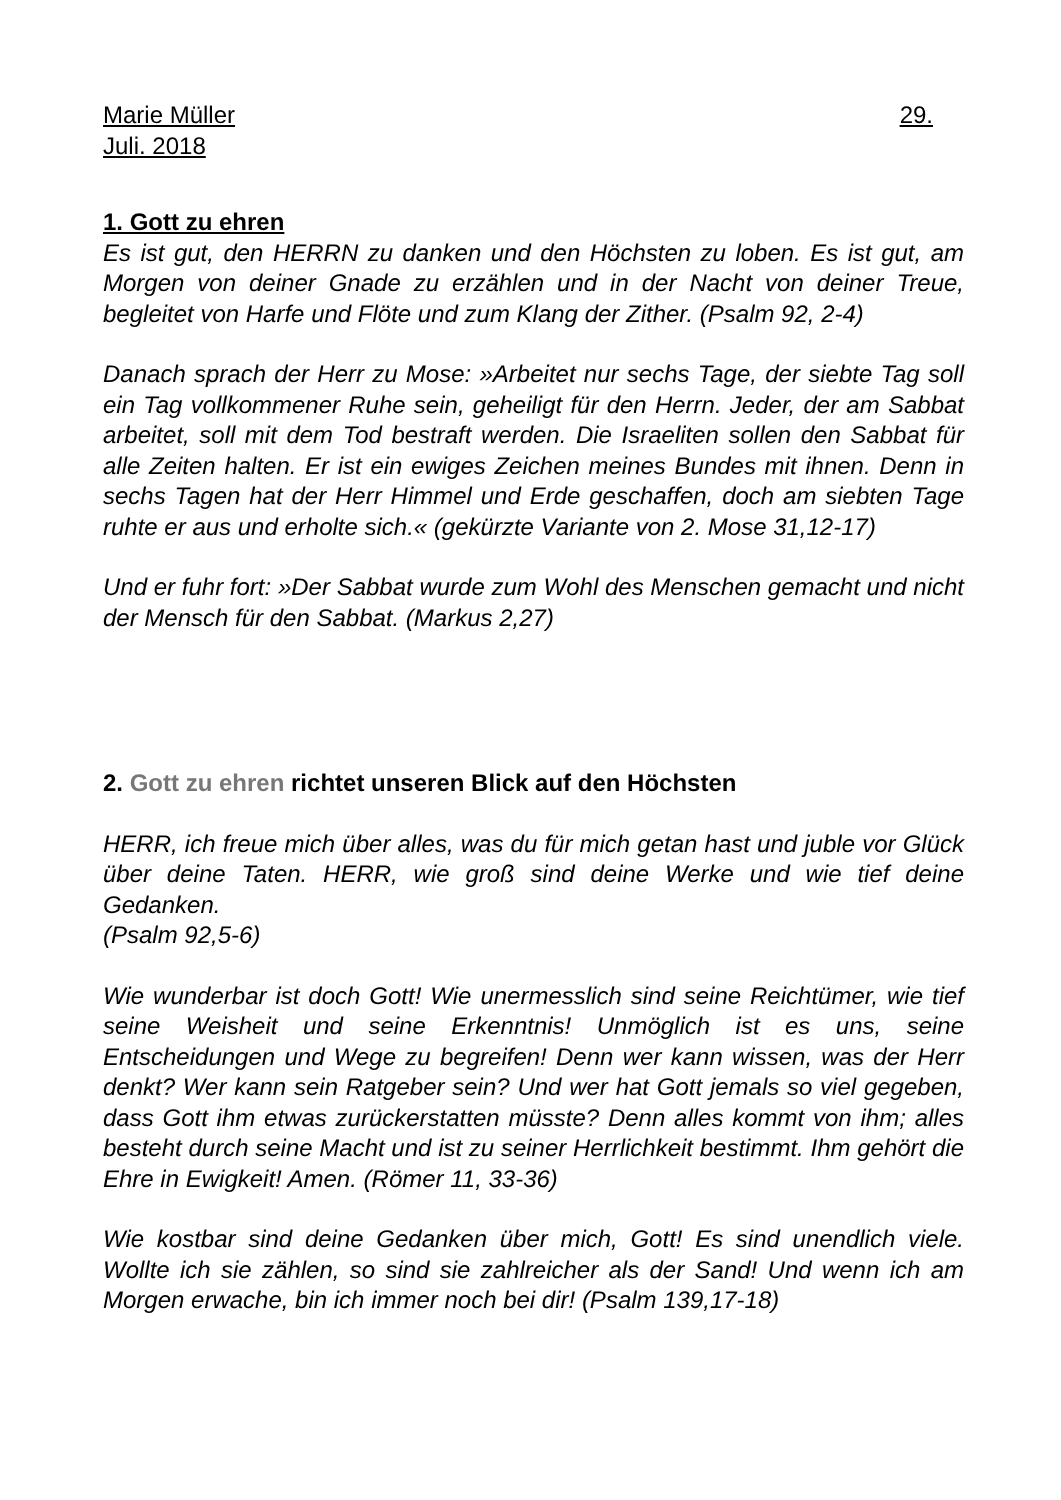Marie Müller 29.
Juli. 2018
1. Gott zu ehren
Es ist gut, den HERRN zu danken und den Höchsten zu loben. Es ist gut, am Morgen von deiner Gnade zu erzählen und in der Nacht von deiner Treue, begleitet von Harfe und Flöte und zum Klang der Zither. (Psalm 92, 2-4)
Danach sprach der Herr zu Mose: »Arbeitet nur sechs Tage, der siebte Tag soll ein Tag vollkommener Ruhe sein, geheiligt für den Herrn. Jeder, der am Sabbat arbeitet, soll mit dem Tod bestraft werden. Die Israeliten sollen den Sabbat für alle Zeiten halten. Er ist ein ewiges Zeichen meines Bundes mit ihnen. Denn in sechs Tagen hat der Herr Himmel und Erde geschaffen, doch am siebten Tage ruhte er aus und erholte sich.« (gekürzte Variante von 2. Mose 31,12-17)
Und er fuhr fort: »Der Sabbat wurde zum Wohl des Menschen gemacht und nicht der Mensch für den Sabbat. (Markus 2,27)
2. Gott zu ehren richtet unseren Blick auf den Höchsten
HERR, ich freue mich über alles, was du für mich getan hast und juble vor Glück über deine Taten. HERR, wie groß sind deine Werke und wie tief deine Gedanken.
(Psalm 92,5-6)
Wie wunderbar ist doch Gott! Wie unermesslich sind seine Reichtümer, wie tief seine Weisheit und seine Erkenntnis! Unmöglich ist es uns, seine Entscheidungen und Wege zu begreifen! Denn wer kann wissen, was der Herr denkt? Wer kann sein Ratgeber sein? Und wer hat Gott jemals so viel gegeben, dass Gott ihm etwas zurückerstatten müsste? Denn alles kommt von ihm; alles besteht durch seine Macht und ist zu seiner Herrlichkeit bestimmt. Ihm gehört die Ehre in Ewigkeit! Amen. (Römer 11, 33-36)
Wie kostbar sind deine Gedanken über mich, Gott! Es sind unendlich viele. Wollte ich sie zählen, so sind sie zahlreicher als der Sand! Und wenn ich am Morgen erwache, bin ich immer noch bei dir! (Psalm 139,17-18)